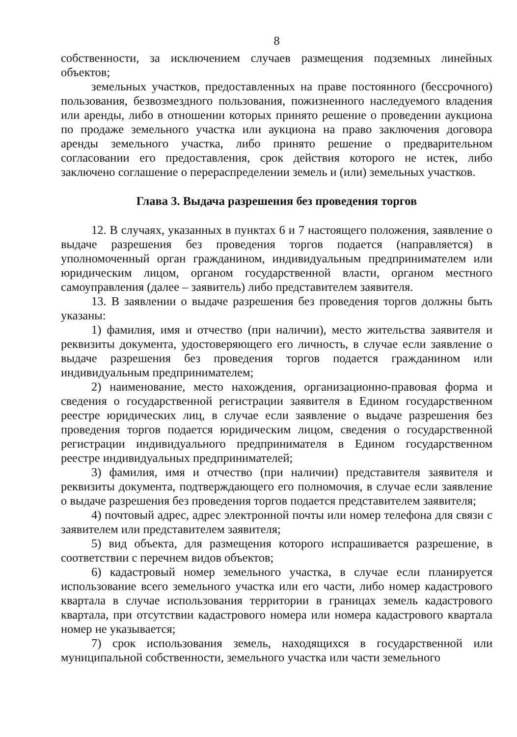8
собственности, за исключением случаев размещения подземных линейных объектов;
земельных участков, предоставленных на праве постоянного (бессрочного) пользования, безвозмездного пользования, пожизненного наследуемого владения или аренды, либо в отношении которых принято решение о проведении аукциона по продаже земельного участка или аукциона на право заключения договора аренды земельного участка, либо принято решение о предварительном согласовании его предоставления, срок действия которого не истек, либо заключено соглашение о перераспределении земель и (или) земельных участков.
Глава 3. Выдача разрешения без проведения торгов
12. В случаях, указанных в пунктах 6 и 7 настоящего положения, заявление о выдаче разрешения без проведения торгов подается (направляется) в уполномоченный орган гражданином, индивидуальным предпринимателем или юридическим лицом, органом государственной власти, органом местного самоуправления (далее – заявитель) либо представителем заявителя.
13. В заявлении о выдаче разрешения без проведения торгов должны быть указаны:
1) фамилия, имя и отчество (при наличии), место жительства заявителя и реквизиты документа, удостоверяющего его личность, в случае если заявление о выдаче разрешения без проведения торгов подается гражданином или индивидуальным предпринимателем;
2) наименование, место нахождения, организационно-правовая форма и сведения о государственной регистрации заявителя в Едином государственном реестре юридических лиц, в случае если заявление о выдаче разрешения без проведения торгов подается юридическим лицом, сведения о государственной регистрации индивидуального предпринимателя в Едином государственном реестре индивидуальных предпринимателей;
3) фамилия, имя и отчество (при наличии) представителя заявителя и реквизиты документа, подтверждающего его полномочия, в случае если заявление о выдаче разрешения без проведения торгов подается представителем заявителя;
4) почтовый адрес, адрес электронной почты или номер телефона для связи с заявителем или представителем заявителя;
5) вид объекта, для размещения которого испрашивается разрешение, в соответствии с перечнем видов объектов;
6) кадастровый номер земельного участка, в случае если планируется использование всего земельного участка или его части, либо номер кадастрового квартала в случае использования территории в границах земель кадастрового квартала, при отсутствии кадастрового номера или номера кадастрового квартала номер не указывается;
7) срок использования земель, находящихся в государственной или муниципальной собственности, земельного участка или части земельного